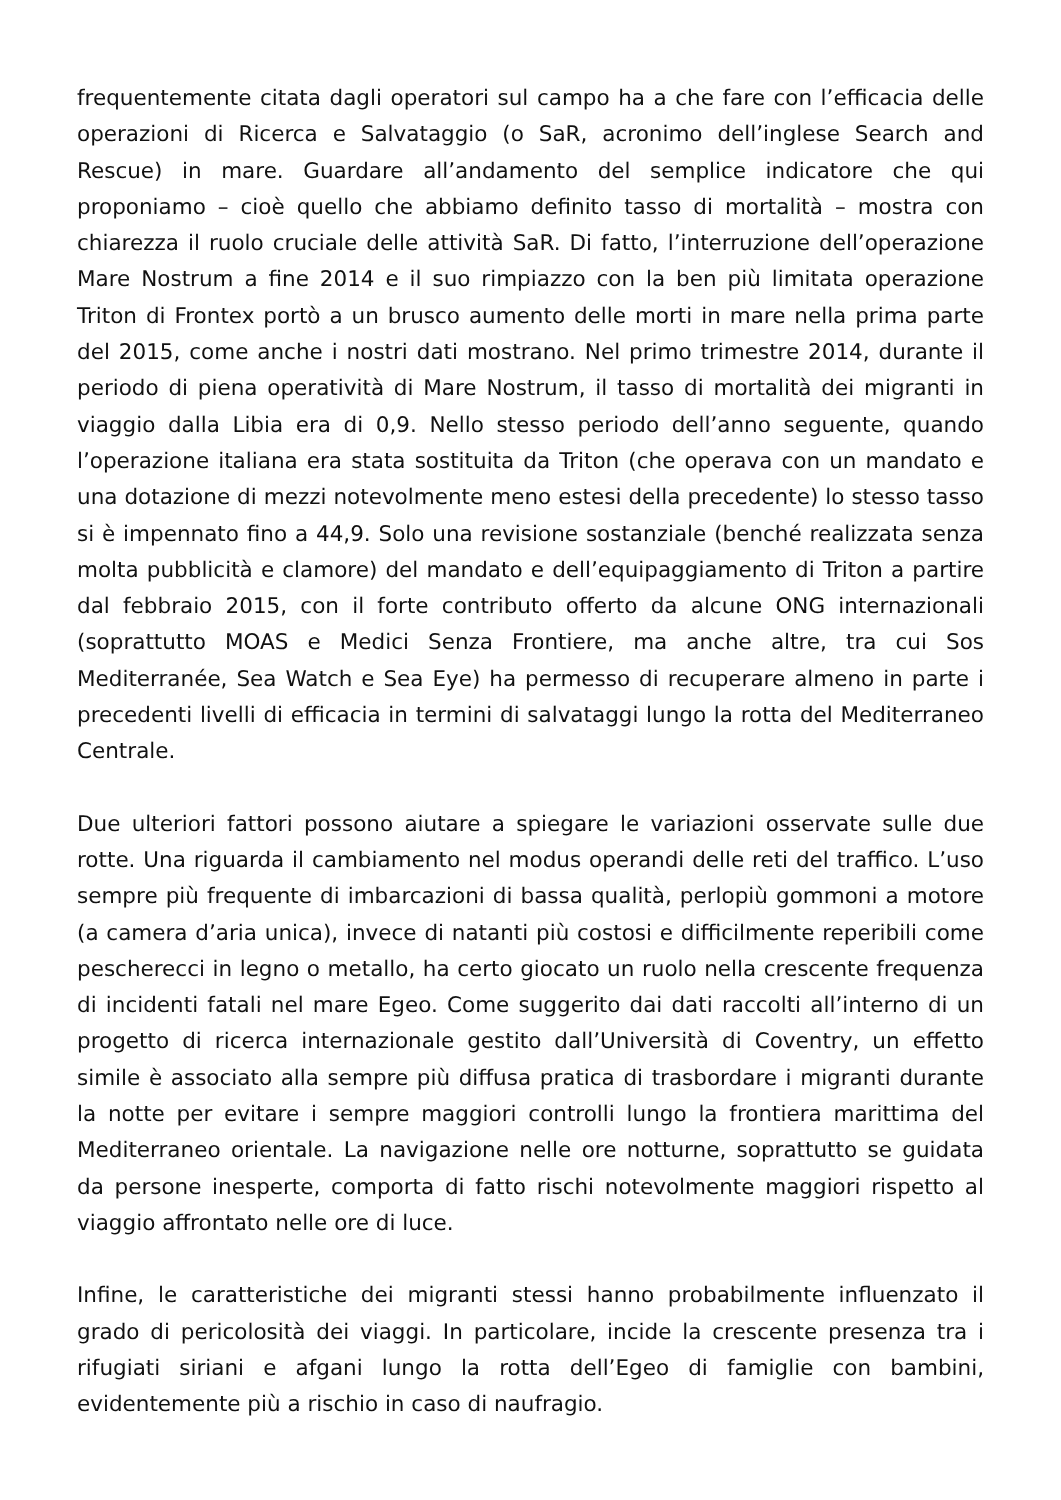frequentemente citata dagli operatori sul campo ha a che fare con l’efficacia delle operazioni di Ricerca e Salvataggio (o SaR, acronimo dell’inglese Search and Rescue) in mare. Guardare all’andamento del semplice indicatore che qui proponiamo – cioè quello che abbiamo definito tasso di mortalità – mostra con chiarezza il ruolo cruciale delle attività SaR. Di fatto, l’interruzione dell’operazione Mare Nostrum a fine 2014 e il suo rimpiazzo con la ben più limitata operazione Triton di Frontex portò a un brusco aumento delle morti in mare nella prima parte del 2015, come anche i nostri dati mostrano. Nel primo trimestre 2014, durante il periodo di piena operatività di Mare Nostrum, il tasso di mortalità dei migranti in viaggio dalla Libia era di 0,9. Nello stesso periodo dell’anno seguente, quando l’operazione italiana era stata sostituita da Triton (che operava con un mandato e una dotazione di mezzi notevolmente meno estesi della precedente) lo stesso tasso si è impennato fino a 44,9. Solo una revisione sostanziale (benché realizzata senza molta pubblicità e clamore) del mandato e dell’equipaggiamento di Triton a partire dal febbraio 2015, con il forte contributo offerto da alcune ONG internazionali (soprattutto MOAS e Medici Senza Frontiere, ma anche altre, tra cui Sos Mediterranée, Sea Watch e Sea Eye) ha permesso di recuperare almeno in parte i precedenti livelli di efficacia in termini di salvataggi lungo la rotta del Mediterraneo Centrale.
Due ulteriori fattori possono aiutare a spiegare le variazioni osservate sulle due rotte. Una riguarda il cambiamento nel modus operandi delle reti del traffico. L’uso sempre più frequente di imbarcazioni di bassa qualità, perlopiù gommoni a motore (a camera d’aria unica), invece di natanti più costosi e difficilmente reperibili come pescherecci in legno o metallo, ha certo giocato un ruolo nella crescente frequenza di incidenti fatali nel mare Egeo. Come suggerito dai dati raccolti all’interno di un progetto di ricerca internazionale gestito dall’Università di Coventry, un effetto simile è associato alla sempre più diffusa pratica di trasbordare i migranti durante la notte per evitare i sempre maggiori controlli lungo la frontiera marittima del Mediterraneo orientale. La navigazione nelle ore notturne, soprattutto se guidata da persone inesperte, comporta di fatto rischi notevolmente maggiori rispetto al viaggio affrontato nelle ore di luce.
Infine, le caratteristiche dei migranti stessi hanno probabilmente influenzato il grado di pericolosità dei viaggi. In particolare, incide la crescente presenza tra i rifugiati siriani e afgani lungo la rotta dell’Egeo di famiglie con bambini, evidentemente più a rischio in caso di naufragio.